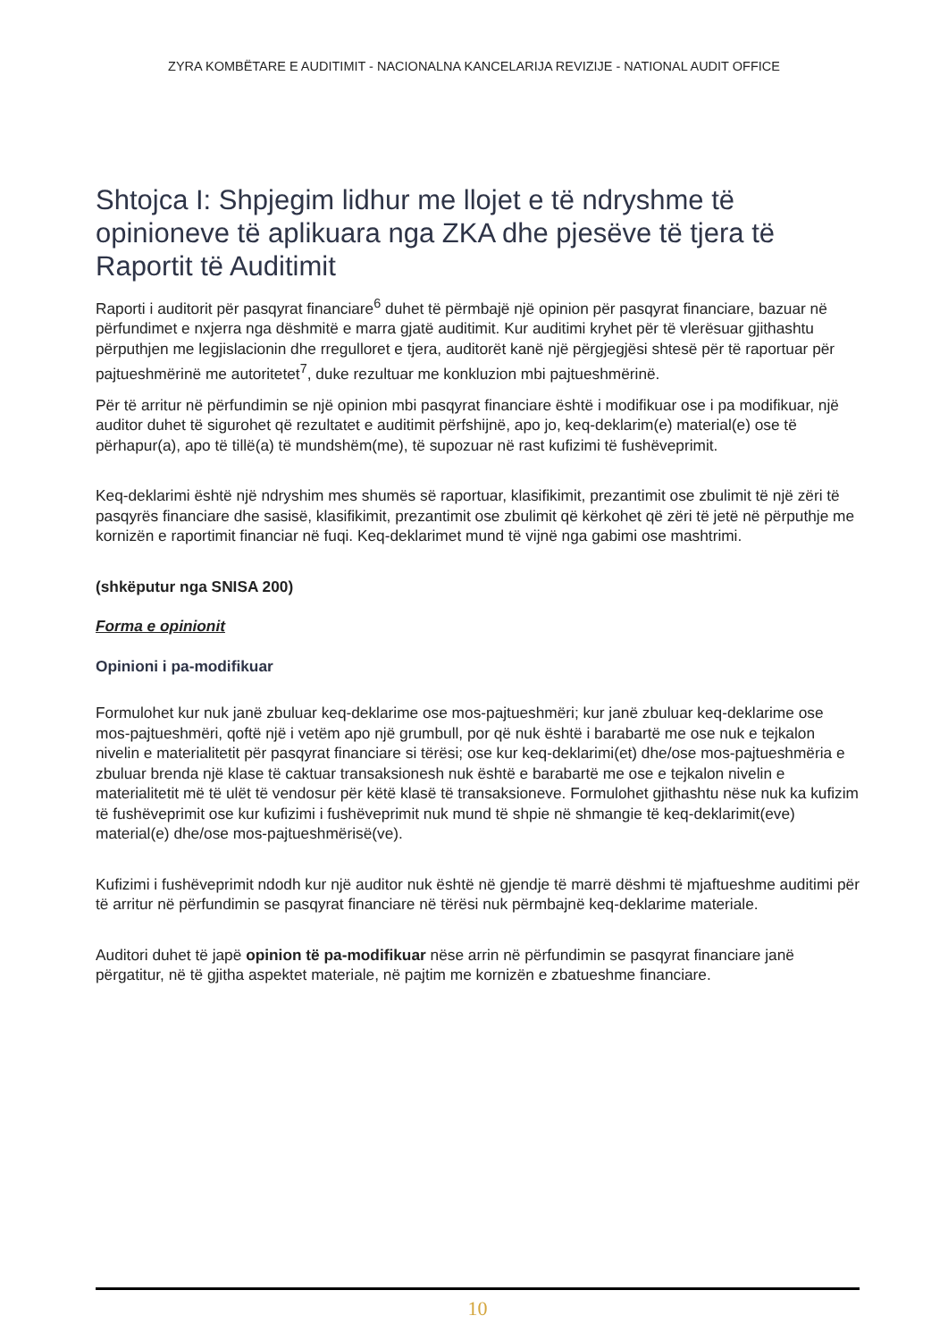ZYRA KOMBËTARE E AUDITIMIT - NACIONALNA KANCELARIJA REVIZIJE - NATIONAL AUDIT OFFICE
Shtojca I: Shpjegim lidhur me llojet e të ndryshme të opinioneve të aplikuara nga ZKA dhe pjesëve të tjera të Raportit të Auditimit
Raporti i auditorit për pasqyrat financiare<sup>6</sup> duhet të përmbajë një opinion për pasqyrat financiare, bazuar në përfundimet e nxjerra nga dëshmitë e marra gjatë auditimit. Kur auditimi kryhet për të vlerësuar gjithashtu përputhjen me legjislacionin dhe rregulloret e tjera, auditorët kanë një përgjegjësi shtesë për të raportuar për pajtueshmërinë me autoritetet<sup>7</sup>, duke rezultuar me konkluzion mbi pajtueshmërinë.
Për të arritur në përfundimin se një opinion mbi pasqyrat financiare është i modifikuar ose i pa modifikuar, një auditor duhet të sigurohet që rezultatet e auditimit përfshijnë, apo jo, keq-deklarim(e) material(e) ose të përhapur(a), apo të tillë(a) të mundshëm(me), të supozuar në rast kufizimi të fushëveprimit.
Keq-deklarimi është një ndryshim mes shumës së raportuar, klasifikimit, prezantimit ose zbulimit të një zëri të pasqyrës financiare dhe sasisë, klasifikimit, prezantimit ose zbulimit që kërkohet që zëri të jetë në përputhje me kornizën e raportimit financiar në fuqi. Keq-deklarimet mund të vijnë nga gabimi ose mashtrimi.
(shkëputur nga SNISA 200)
Forma e opinionit
Opinioni i pa-modifikuar
Formulohet kur nuk janë zbuluar keq-deklarime ose mos-pajtueshmëri; kur janë zbuluar keq-deklarime ose mos-pajtueshmëri, qoftë një i vetëm apo një grumbull, por që nuk është i barabartë me ose nuk e tejkalon nivelin e materialitetit për pasqyrat financiare si tërësi; ose kur keq-deklarimi(et) dhe/ose mos-pajtueshmëria e zbuluar brenda një klase të caktuar transaksionesh nuk është e barabartë me ose e tejkalon nivelin e materialitetit më të ulët të vendosur për këtë klasë të transaksioneve. Formulohet gjithashtu nëse nuk ka kufizim të fushëveprimit ose kur kufizimi i fushëveprimit nuk mund të shpie në shmangie të keq-deklarimit(eve) material(e) dhe/ose mos-pajtueshmërisë(ve).
Kufizimi i fushëveprimit ndodh kur një auditor nuk është në gjendje të marrë dëshmi të mjaftueshme auditimi për të arritur në përfundimin se pasqyrat financiare në tërësi nuk përmbajnë keq-deklarime materiale.
Auditori duhet të japë opinion të pa-modifikuar nëse arrin në përfundimin se pasqyrat financiare janë përgatitur, në të gjitha aspektet materiale, në pajtim me kornizën e zbatueshme financiare.
10